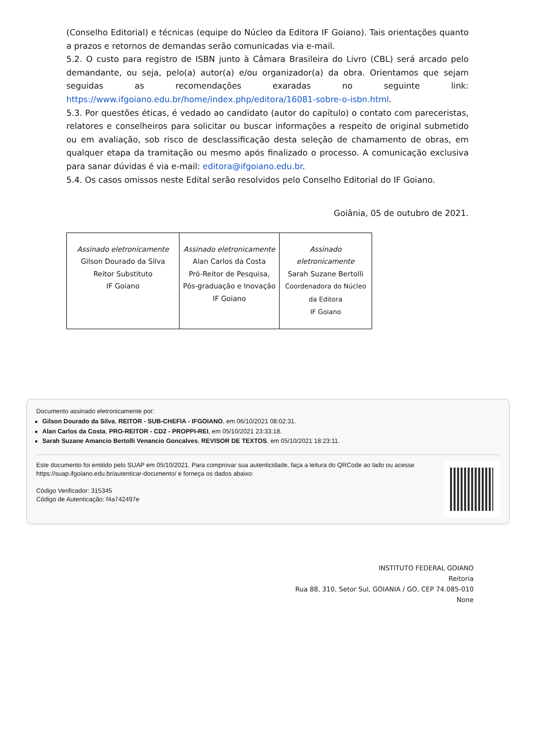(Conselho Editorial) e técnicas (equipe do Núcleo da Editora IF Goiano). Tais orientações quanto a prazos e retornos de demandas serão comunicadas via e-mail.
5.2. O custo para registro de ISBN junto à Câmara Brasileira do Livro (CBL) será arcado pelo demandante, ou seja, pelo(a) autor(a) e/ou organizador(a) da obra. Orientamos que sejam seguidas as recomendações exaradas no seguinte link: https://www.ifgoiano.edu.br/home/index.php/editora/16081-sobre-o-isbn.html.
5.3. Por questões éticas, é vedado ao candidato (autor do capítulo) o contato com pareceristas, relatores e conselheiros para solicitar ou buscar informações a respeito de original submetido ou em avaliação, sob risco de desclassificação desta seleção de chamamento de obras, em qualquer etapa da tramitação ou mesmo após finalizado o processo. A comunicação exclusiva para sanar dúvidas é via e-mail: editora@ifgoiano.edu.br.
5.4. Os casos omissos neste Edital serão resolvidos pelo Conselho Editorial do IF Goiano.
Goiânia, 05 de outubro de 2021.
| Assinado eletronicamente Gilson Dourado da Silva Reitor Substituto IF Goiano | Assinado eletronicamente Alan Carlos da Costa Pró-Reitor de Pesquisa, Pós-graduação e Inovação IF Goiano | Assinado eletronicamente Sarah Suzane Bertolli Coordenadora do Núcleo da Editora IF Goiano |
Documento assinado eletronicamente por:
Gilson Dourado da Silva, REITOR - SUB-CHEFIA - IFGOIANO, em 06/10/2021 08:02:31.
Alan Carlos da Costa, PRO-REITOR - CD2 - PROPPI-REI, em 05/10/2021 23:33:18.
Sarah Suzane Amancio Bertolli Venancio Goncalves, REVISOR DE TEXTOS, em 05/10/2021 18:23:11.
Este documento foi emitido pelo SUAP em 05/10/2021. Para comprovar sua autenticidade, faça a leitura do QRCode ao lado ou acesse https://suap.ifgoiano.edu.br/autenticar-documento/ e forneça os dados abaixo:
Código Verificador: 315345
Código de Autenticação: f4a742497e
INSTITUTO FEDERAL GOIANO
Reitoria
Rua 88, 310, Setor Sul, GOIANIA / GO, CEP 74.085-010
None